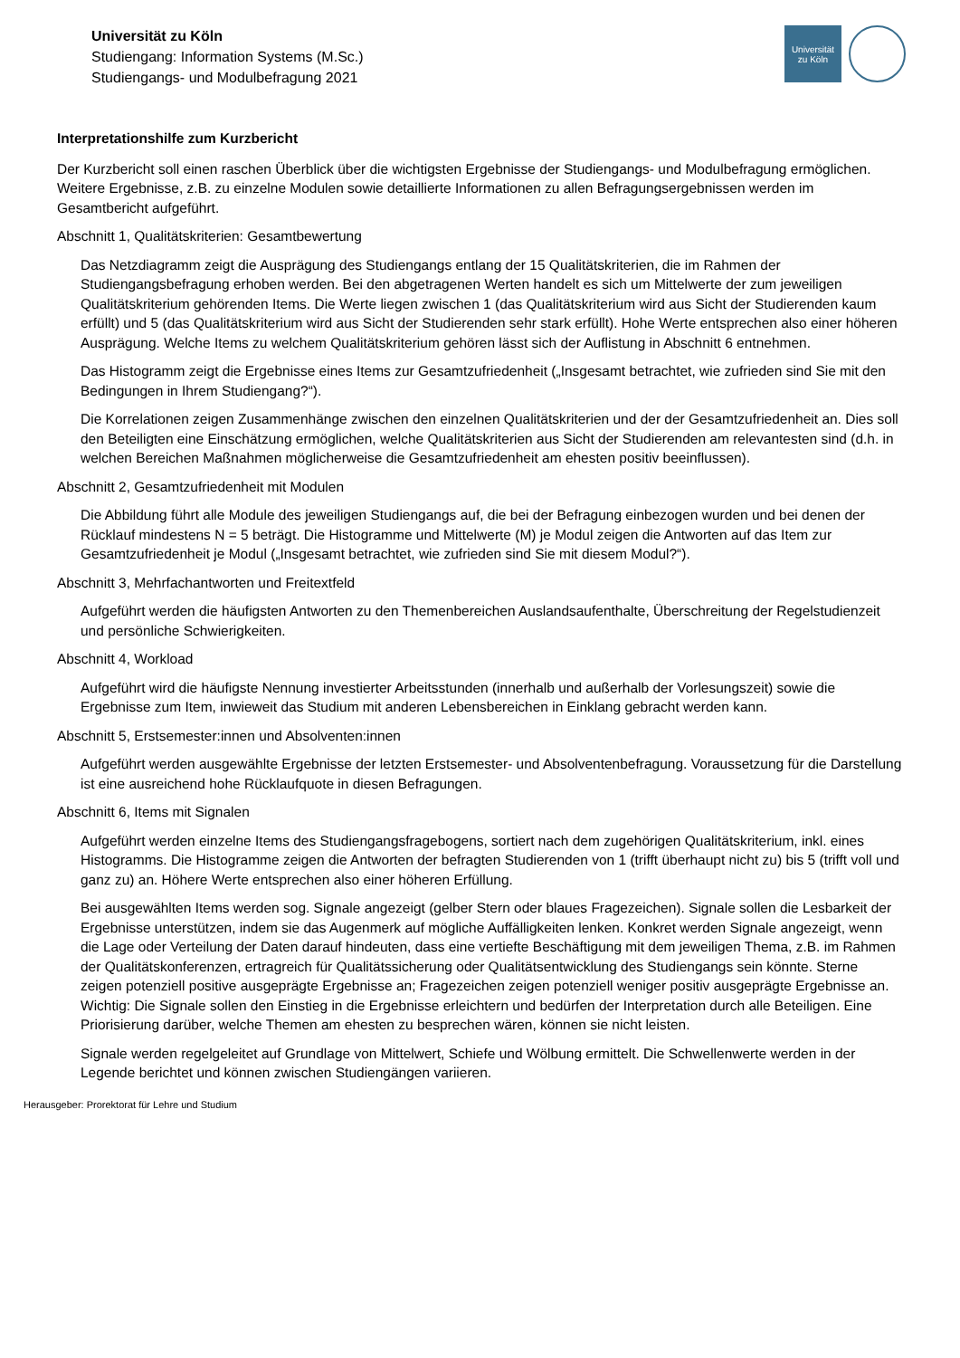Universität zu Köln
Studiengang: Information Systems (M.Sc.)
Studiengangs- und Modulbefragung 2021
Universität
zu Köln
Interpretationshilfe zum Kurzbericht
Der Kurzbericht soll einen raschen Überblick über die wichtigsten Ergebnisse der Studiengangs- und Modulbefragung ermöglichen. Weitere Ergebnisse, z.B. zu einzelne Modulen sowie detaillierte Informationen zu allen Befragungsergebnissen werden im Gesamtbericht aufgeführt.
Abschnitt 1, Qualitätskriterien: Gesamtbewertung
Das Netzdiagramm zeigt die Ausprägung des Studiengangs entlang der 15 Qualitätskriterien, die im Rahmen der Studiengangsbefragung erhoben werden. Bei den abgetragenen Werten handelt es sich um Mittelwerte der zum jeweiligen Qualitätskriterium gehörenden Items. Die Werte liegen zwischen 1 (das Qualitätskriterium wird aus Sicht der Studierenden kaum erfüllt) und 5 (das Qualitätskriterium wird aus Sicht der Studierenden sehr stark erfüllt). Hohe Werte entsprechen also einer höheren Ausprägung. Welche Items zu welchem Qualitätskriterium gehören lässt sich der Auflistung in Abschnitt 6 entnehmen.
Das Histogramm zeigt die Ergebnisse eines Items zur Gesamtzufriedenheit („Insgesamt betrachtet, wie zufrieden sind Sie mit den Bedingungen in Ihrem Studiengang?“).
Die Korrelationen zeigen Zusammenhänge zwischen den einzelnen Qualitätskriterien und der der Gesamtzufriedenheit an. Dies soll den Beteiligten eine Einschätzung ermöglichen, welche Qualitätskriterien aus Sicht der Studierenden am relevantesten sind (d.h. in welchen Bereichen Maßnahmen möglicherweise die Gesamtzufriedenheit am ehesten positiv beeinflussen).
Abschnitt 2, Gesamtzufriedenheit mit Modulen
Die Abbildung führt alle Module des jeweiligen Studiengangs auf, die bei der Befragung einbezogen wurden und bei denen der Rücklauf mindestens N = 5 beträgt. Die Histogramme und Mittelwerte (M) je Modul zeigen die Antworten auf das Item zur Gesamtzufriedenheit je Modul („Insgesamt betrachtet, wie zufrieden sind Sie mit diesem Modul?“).
Abschnitt 3, Mehrfachantworten und Freitextfeld
Aufgeführt werden die häufigsten Antworten zu den Themenbereichen Auslandsaufenthalte, Überschreitung der Regelstudienzeit und persönliche Schwierigkeiten.
Abschnitt 4, Workload
Aufgeführt wird die häufigste Nennung investierter Arbeitsstunden (innerhalb und außerhalb der Vorlesungszeit) sowie die Ergebnisse zum Item, inwieweit das Studium mit anderen Lebensbereichen in Einklang gebracht werden kann.
Abschnitt 5, Erstsemester:innen und Absolventen:innen
Aufgeführt werden ausgewählte Ergebnisse der letzten Erstsemester- und Absolventenbefragung. Voraussetzung für die Darstellung ist eine ausreichend hohe Rücklaufquote in diesen Befragungen.
Abschnitt 6, Items mit Signalen
Aufgeführt werden einzelne Items des Studiengangsfragebogens, sortiert nach dem zugehörigen Qualitätskriterium, inkl. eines Histogramms. Die Histogramme zeigen die Antworten der befragten Studierenden von 1 (trifft überhaupt nicht zu) bis 5 (trifft voll und ganz zu) an. Höhere Werte entsprechen also einer höheren Erfüllung.
Bei ausgewählten Items werden sog. Signale angezeigt (gelber Stern oder blaues Fragezeichen). Signale sollen die Lesbarkeit der Ergebnisse unterstützen, indem sie das Augenmerk auf mögliche Auffälligkeiten lenken. Konkret werden Signale angezeigt, wenn die Lage oder Verteilung der Daten darauf hindeuten, dass eine vertiefte Beschäftigung mit dem jeweiligen Thema, z.B. im Rahmen der Qualitätskonferenzen, ertragreich für Qualitätssicherung oder Qualitätsentwicklung des Studiengangs sein könnte. Sterne zeigen potenziell positive ausgeprägte Ergebnisse an; Fragezeichen zeigen potenziell weniger positiv ausgeprägte Ergebnisse an. Wichtig: Die Signale sollen den Einstieg in die Ergebnisse erleichtern und bedürfen der Interpretation durch alle Beteiligen. Eine Priorisierung darüber, welche Themen am ehesten zu besprechen wären, können sie nicht leisten.
Signale werden regelgeleitet auf Grundlage von Mittelwert, Schiefe und Wölbung ermittelt. Die Schwellenwerte werden in der Legende berichtet und können zwischen Studiengängen variieren.
Herausgeber: Prorektorat für Lehre und Studium